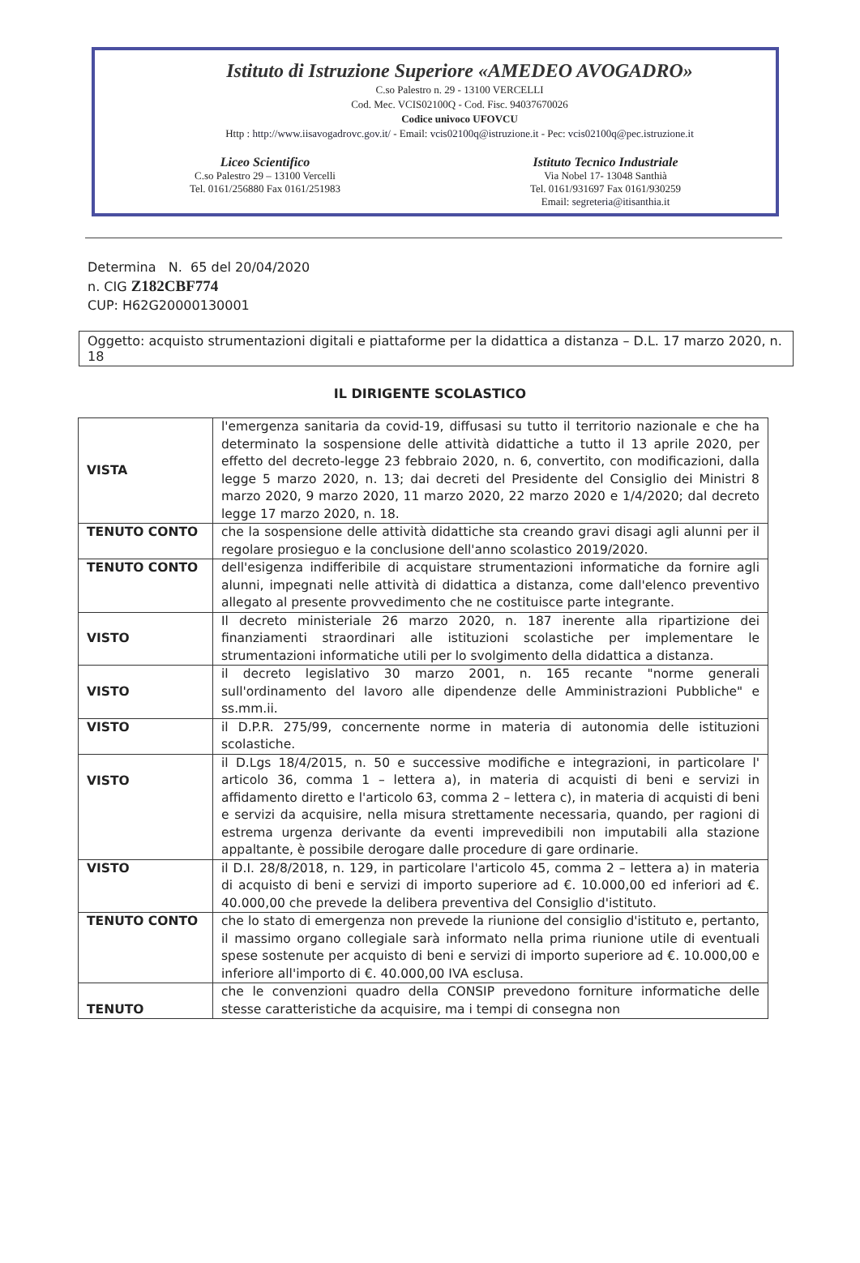Istituto di Istruzione Superiore «AMEDEO AVOGADRO»
C.so Palestro n. 29 - 13100 VERCELLI
Cod. Mec. VCIS02100Q - Cod. Fisc. 94037670026
Codice univoco UFOVCU
Http : http://www.iisavogadrovc.gov.it/ - Email: vcis02100q@istruzione.it - Pec: vcis02100q@pec.istruzione.it
Liceo Scientifico
C.so Palestro 29 – 13100 Vercelli
Tel. 0161/256880 Fax 0161/251983
Istituto Tecnico Industriale
Via Nobel 17- 13048 Santhià
Tel. 0161/931697 Fax 0161/930259
Email: segreteria@itisanthia.it
Determina N. 65 del 20/04/2020
n. CIG Z182CBF774
CUP: H62G20000130001
Oggetto: acquisto strumentazioni digitali e piattaforme per la didattica a distanza – D.L. 17 marzo 2020, n. 18
IL DIRIGENTE SCOLASTICO
| VISTA | l'emergenza sanitaria da covid-19, diffusasi su tutto il territorio nazionale e che ha determinato la sospensione delle attività didattiche a tutto il 13 aprile 2020, per effetto del decreto-legge 23 febbraio 2020, n. 6, convertito, con modificazioni, dalla legge 5 marzo 2020, n. 13; dai decreti del Presidente del Consiglio dei Ministri 8 marzo 2020, 9 marzo 2020, 11 marzo 2020, 22 marzo 2020 e 1/4/2020; dal decreto legge 17 marzo 2020, n. 18. |
| TENUTO CONTO | che la sospensione delle attività didattiche sta creando gravi disagi agli alunni per il regolare prosieguo e la conclusione dell'anno scolastico 2019/2020. |
| TENUTO CONTO | dell'esigenza indifferibile di acquistare strumentazioni informatiche da fornire agli alunni, impegnati nelle attività di didattica a distanza, come dall'elenco preventivo allegato al presente provvedimento che ne costituisce parte integrante. |
| VISTO | Il decreto ministeriale 26 marzo 2020, n. 187 inerente alla ripartizione dei finanziamenti straordinari alle istituzioni scolastiche per implementare le strumentazioni informatiche utili per lo svolgimento della didattica a distanza. |
| VISTO | il decreto legislativo 30 marzo 2001, n. 165 recante "norme generali sull'ordinamento del lavoro alle dipendenze delle Amministrazioni Pubbliche" e ss.mm.ii. |
| VISTO | il D.P.R. 275/99, concernente norme in materia di autonomia delle istituzioni scolastiche. |
| VISTO | il D.Lgs 18/4/2015, n. 50 e successive modifiche e integrazioni, in particolare l' articolo 36, comma 1 – lettera a), in materia di acquisti di beni e servizi in affidamento diretto e l'articolo 63, comma 2 – lettera c), in materia di acquisti di beni e servizi da acquisire, nella misura strettamente necessaria, quando, per ragioni di estrema urgenza derivante da eventi imprevedibili non imputabili alla stazione appaltante, è possibile derogare dalle procedure di gare ordinarie. |
| VISTO | il D.I. 28/8/2018, n. 129, in particolare l'articolo 45, comma 2 – lettera a) in materia di acquisto di beni e servizi di importo superiore ad €. 10.000,00 ed inferiori ad €. 40.000,00 che prevede la delibera preventiva del Consiglio d'istituto. |
| TENUTO CONTO | che lo stato di emergenza non prevede la riunione del consiglio d'istituto e, pertanto, il massimo organo collegiale sarà informato nella prima riunione utile di eventuali spese sostenute per acquisto di beni e servizi di importo superiore ad €. 10.000,00 e inferiore all'importo di €. 40.000,00 IVA esclusa. |
| TENUTO | che le convenzioni quadro della CONSIP prevedono forniture informatiche delle stesse caratteristiche da acquisire, ma i tempi di consegna non |